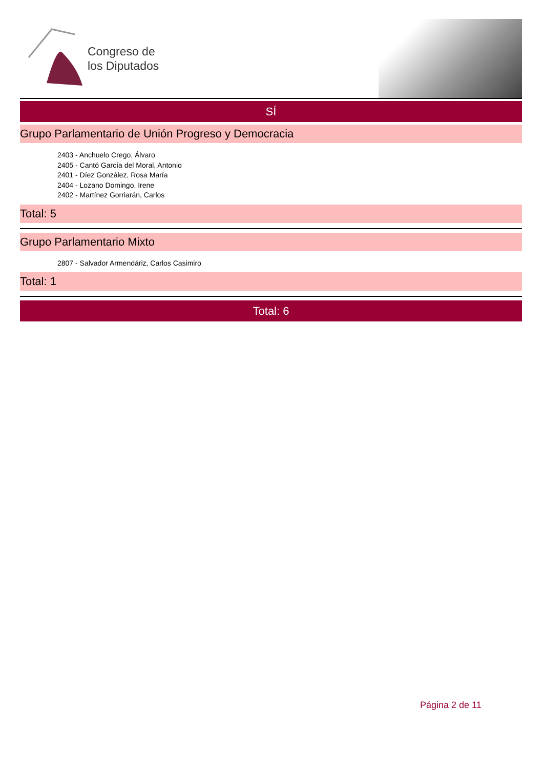Congreso de
los Diputados
SÍ
Grupo Parlamentario de Unión Progreso y Democracia
2403 - Anchuelo Crego, Álvaro
2405 - Cantó García del Moral, Antonio
2401 - Díez González, Rosa María
2404 - Lozano Domingo, Irene
2402 - Martínez Gorriarán, Carlos
Total: 5
Grupo Parlamentario Mixto
2807 - Salvador Armendáriz, Carlos Casimiro
Total: 1
Total: 6
Página 2 de 11